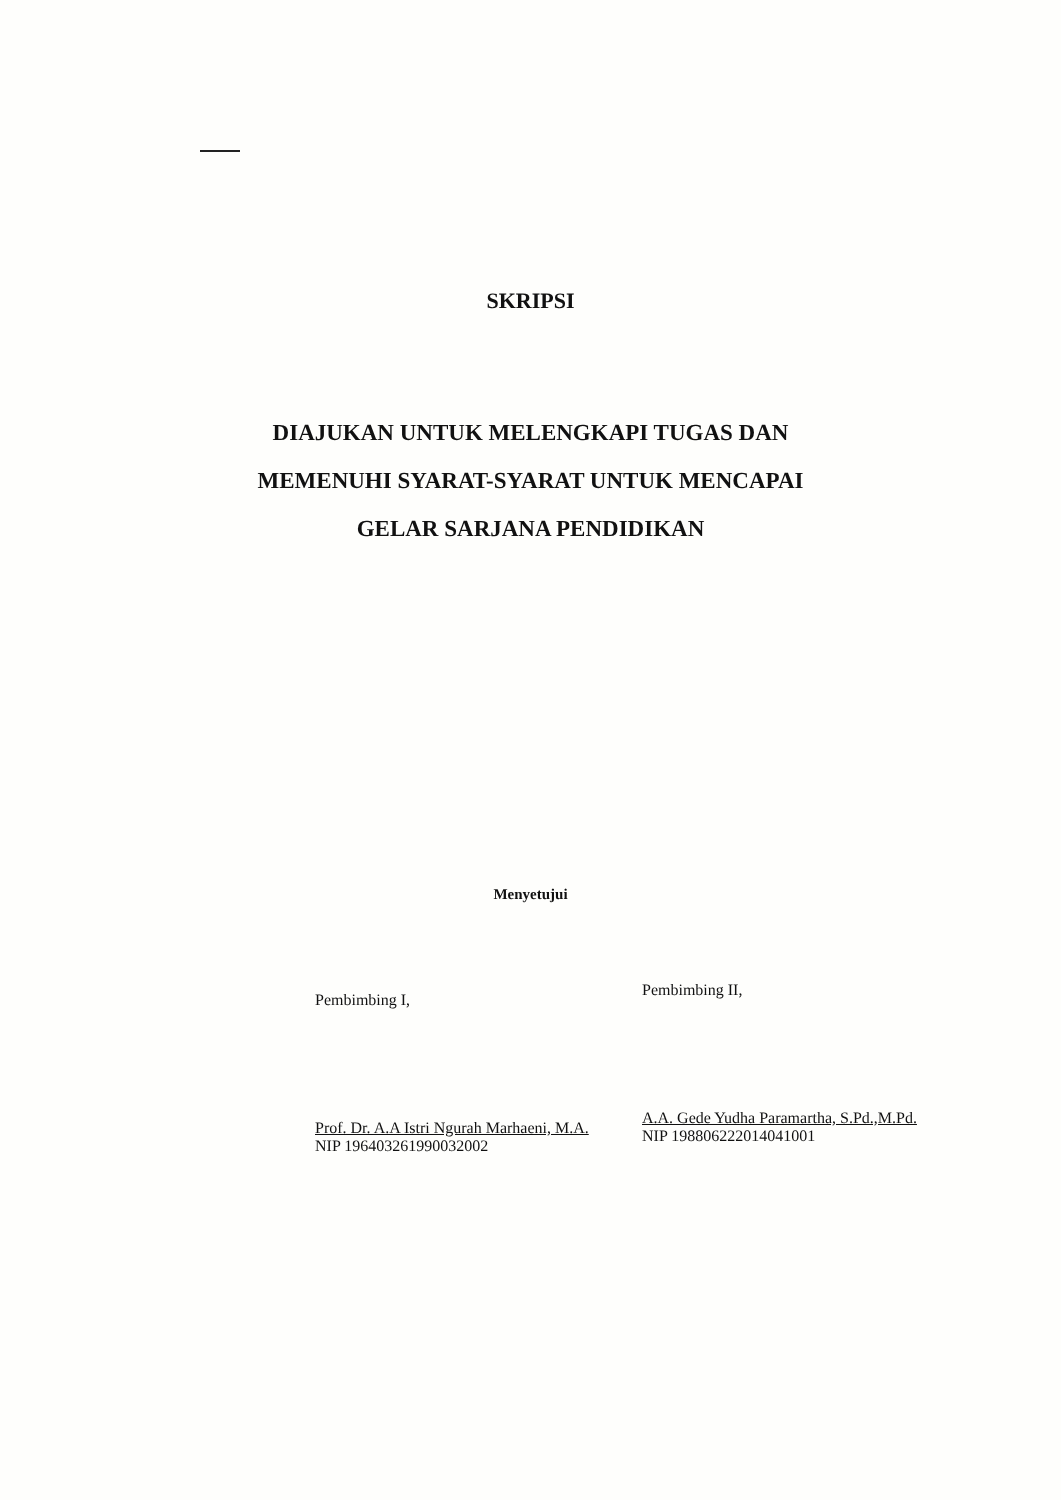SKRIPSI
DIAJUKAN UNTUK MELENGKAPI TUGAS DAN
MEMENUHI SYARAT-SYARAT UNTUK MENCAPAI
GELAR SARJANA PENDIDIKAN
Menyetujui
Pembimbing I,
Prof. Dr. A.A Istri Ngurah Marhaeni, M.A.
NIP 196403261990032002
Pembimbing II,
A.A. Gede Yudha Paramartha, S.Pd.,M.Pd.
NIP 198806222014041001